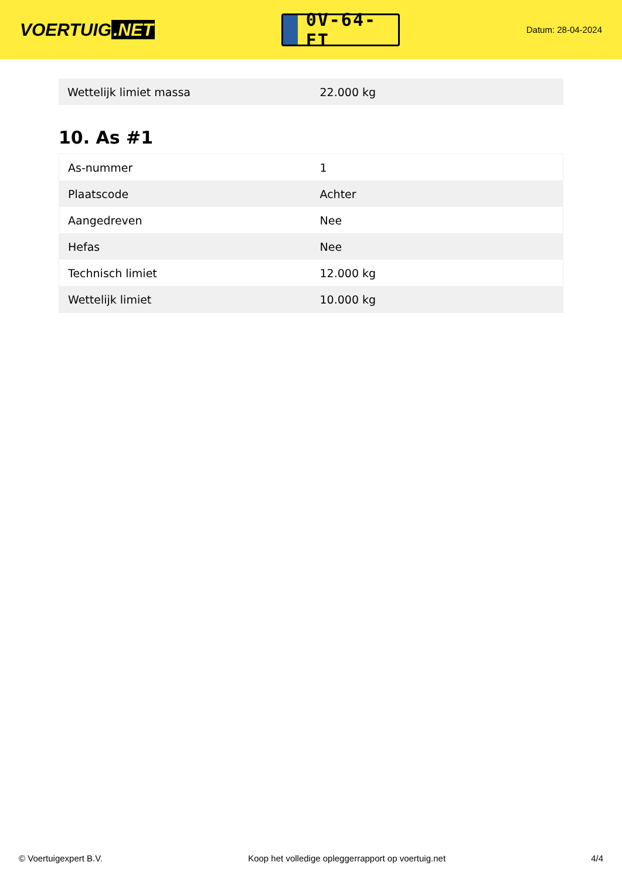VOERTUIG.NET
0V-64-FT
Datum: 28-04-2024
| Wettelijk limiet massa | 22.000 kg |
10. As #1
| As-nummer | 1 |
| Plaatscode | Achter |
| Aangedreven | Nee |
| Hefas | Nee |
| Technisch limiet | 12.000 kg |
| Wettelijk limiet | 10.000 kg |
© Voertuigexpert B.V. Koop het volledige opleggerrapport op voertuig.net 4/4